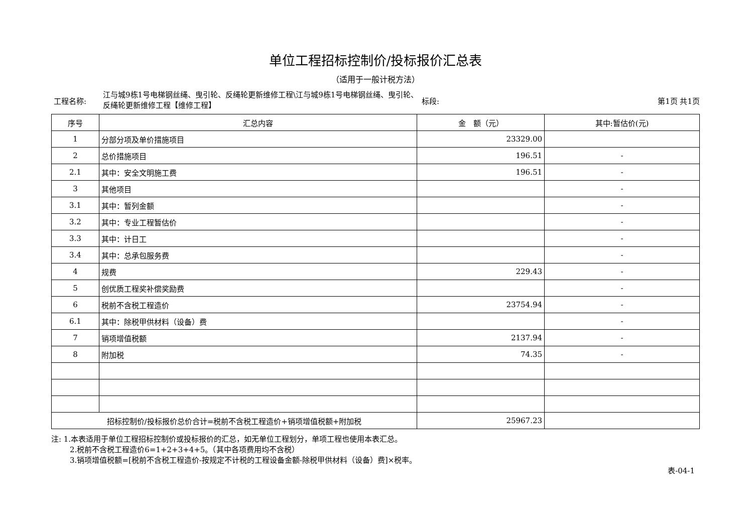单位工程招标控制价/投标报价汇总表
（适用于一般计税方法）
工程名称:
江与城9栋1号电梯钢丝绳、曳引轮、反绳轮更新维修工程\江与城9栋1号电梯钢丝绳、曳引轮、反绳轮更新维修工程【维修工程】
标段: 第1页 共1页
| 序号 | 汇总内容 | 金 额（元） | 其中:暂估价(元) |
| --- | --- | --- | --- |
| 1 | 分部分项及单价措施项目 | 23329.00 | |
| 2 | 总价措施项目 | 196.51 | - |
| 2.1 | 其中：安全文明施工费 | 196.51 | - |
| 3 | 其他项目 | | - |
| 3.1 | 其中：暂列金额 | | - |
| 3.2 | 其中：专业工程暂估价 | | - |
| 3.3 | 其中：计日工 | | - |
| 3.4 | 其中：总承包服务费 | | - |
| 4 | 规费 | 229.43 | - |
| 5 | 创优质工程奖补偿奖励费 | | - |
| 6 | 税前不含税工程造价 | 23754.94 | - |
| 6.1 | 其中：除税甲供材料（设备）费 | | - |
| 7 | 销项增值税额 | 2137.94 | - |
| 8 | 附加税 | 74.35 | - |
| 招标控制价/投标报价总价合计=税前不含税工程造价+销项增值税额+附加税 | | 25967.23 | |
注: 1.本表适用于单位工程招标控制价或投标报价的汇总，如无单位工程划分，单项工程也使用本表汇总。
2.税前不含税工程造价6=1+2+3+4+5。（其中各项费用均不含税）
3.销项增值税额=[税前不含税工程造价-按规定不计税的工程设备金额-除税甲供材料（设备）费]×税率。
表-04-1